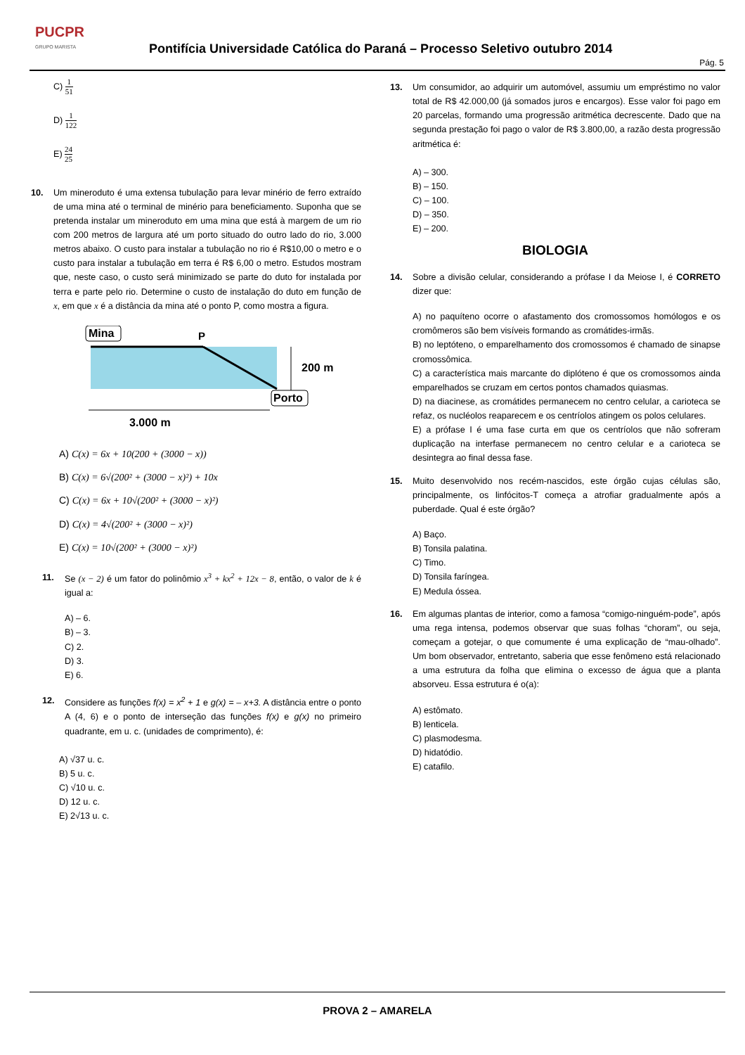PUCPR
GRUPO MARISTA
Pontifícia Universidade Católica do Paraná – Processo Seletivo outubro 2014
Pág. 5
C) 1 51
D) 1 122
E) 24 25
10. Um mineroduto é uma extensa tubulação para levar minério de ferro extraído de uma mina até o terminal de minério para beneficiamento. Suponha que se pretenda instalar um mineroduto em uma mina que está à margem de um rio com 200 metros de largura até um porto situado do outro lado do rio, 3.000 metros abaixo. O custo para instalar a tubulação no rio é R$10,00 o metro e o custo para instalar a tubulação em terra é R$ 6,00 o metro. Estudos mostram que, neste caso, o custo será minimizado se parte do duto for instalada por terra e parte pelo rio. Determine o custo de instalação do duto em função de x, em que x é a distância da mina até o ponto P, como mostra a figura.
Mina
P
200 m
Porto
3.000 m
A) C(x) = 6x + 10(200 + (3000 − x))
B) C(x) = 6√(200² + (3000 − x)²) + 10x
C) C(x) = 6x + 10√(200² + (3000 − x)²)
D) C(x) = 4√(200² + (3000 − x)²)
E) C(x) = 10√(200² + (3000 − x)²)
11. Se (x − 2) é um fator do polinômio x<sup>3</sup> + kx<sup>2</sup> + 12x − 8, então, o valor de k é igual a:
A) – 6.
B) – 3.
C) 2.
D) 3.
E) 6.
12. Considere as funções f(x) = x<sup>2</sup> + 1 e g(x) = – x+3. A distância entre o ponto A (4, 6) e o ponto de interseção das funções f(x) e g(x) no primeiro quadrante, em u. c. (unidades de comprimento), é:
A) √37 u. c.
B) 5 u. c.
C) √10 u. c.
D) 12 u. c.
E) 2√13 u. c.
13. Um consumidor, ao adquirir um automóvel, assumiu um empréstimo no valor total de R$ 42.000,00 (já somados juros e encargos). Esse valor foi pago em 20 parcelas, formando uma progressão aritmética decrescente. Dado que na segunda prestação foi pago o valor de R$ 3.800,00, a razão desta progressão aritmética é:
A) – 300.
B) – 150.
C) – 100.
D) – 350.
E) – 200.
BIOLOGIA
14. Sobre a divisão celular, considerando a prófase I da Meiose I, é CORRETO dizer que:
A) no paquíteno ocorre o afastamento dos cromossomos homólogos e os cromômeros são bem visíveis formando as cromátides-irmãs.
B) no leptóteno, o emparelhamento dos cromossomos é chamado de sinapse cromossômica.
C) a característica mais marcante do diplóteno é que os cromossomos ainda emparelhados se cruzam em certos pontos chamados quiasmas.
D) na diacinese, as cromátides permanecem no centro celular, a carioteca se refaz, os nucléolos reaparecem e os centríolos atingem os polos celulares.
E) a prófase I é uma fase curta em que os centríolos que não sofreram duplicação na interfase permanecem no centro celular e a carioteca se desintegra ao final dessa fase.
15. Muito desenvolvido nos recém-nascidos, este órgão cujas células são, principalmente, os linfócitos-T começa a atrofiar gradualmente após a puberdade. Qual é este órgão?
A) Baço.
B) Tonsila palatina.
C) Timo.
D) Tonsila faríngea.
E) Medula óssea.
16. Em algumas plantas de interior, como a famosa “comigo-ninguém-pode”, após uma rega intensa, podemos observar que suas folhas “choram”, ou seja, começam a gotejar, o que comumente é uma explicação de “mau-olhado”. Um bom observador, entretanto, saberia que esse fenômeno está relacionado a uma estrutura da folha que elimina o excesso de água que a planta absorveu. Essa estrutura é o(a):
A) estômato.
B) lenticela.
C) plasmodesma.
D) hidatódio.
E) catafilo.
PROVA 2 – AMARELA